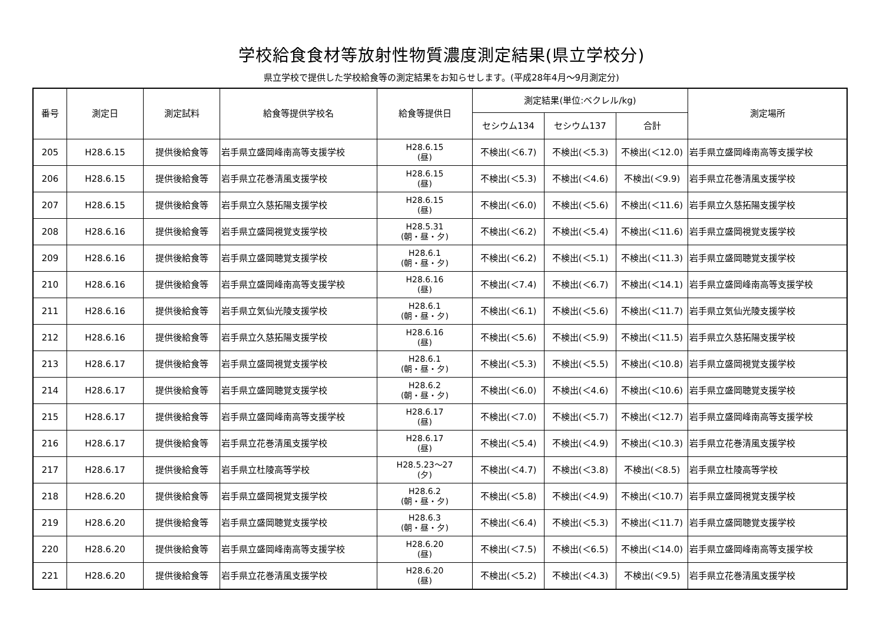学校給食食材等放射性物質濃度測定結果(県立学校分)
県立学校で提供した学校給食等の測定結果をお知らせします。(平成28年4月～9月測定分)
| 番号 | 測定日 | 測定試料 | 給食等提供学校名 | 給食等提供日 | 測定結果(単位:ベクレル/kg) | | | 測定場所 |
| --- | --- | --- | --- | --- | --- | --- | --- | --- |
| | | | | | セシウム134 | セシウム137 | 合計 | |
| 205 | H28.6.15 | 提供後給食等 | 岩手県立盛岡峰南高等支援学校 | H28.6.15 (昼) | 不検出(＜6.7) | 不検出(＜5.3) | 不検出(＜12.0) | 岩手県立盛岡峰南高等支援学校 |
| 206 | H28.6.15 | 提供後給食等 | 岩手県立花巻清風支援学校 | H28.6.15 (昼) | 不検出(＜5.3) | 不検出(＜4.6) | 不検出(＜9.9) | 岩手県立花巻清風支援学校 |
| 207 | H28.6.15 | 提供後給食等 | 岩手県立久慈拓陽支援学校 | H28.6.15 (昼) | 不検出(＜6.0) | 不検出(＜5.6) | 不検出(＜11.6) | 岩手県立久慈拓陽支援学校 |
| 208 | H28.6.16 | 提供後給食等 | 岩手県立盛岡視覚支援学校 | H28.5.31 (朝・昼・夕) | 不検出(＜6.2) | 不検出(＜5.4) | 不検出(＜11.6) | 岩手県立盛岡視覚支援学校 |
| 209 | H28.6.16 | 提供後給食等 | 岩手県立盛岡聴覚支援学校 | H28.6.1 (朝・昼・夕) | 不検出(＜6.2) | 不検出(＜5.1) | 不検出(＜11.3) | 岩手県立盛岡聴覚支援学校 |
| 210 | H28.6.16 | 提供後給食等 | 岩手県立盛岡峰南高等支援学校 | H28.6.16 (昼) | 不検出(＜7.4) | 不検出(＜6.7) | 不検出(＜14.1) | 岩手県立盛岡峰南高等支援学校 |
| 211 | H28.6.16 | 提供後給食等 | 岩手県立気仙光陵支援学校 | H28.6.1 (朝・昼・夕) | 不検出(＜6.1) | 不検出(＜5.6) | 不検出(＜11.7) | 岩手県立気仙光陵支援学校 |
| 212 | H28.6.16 | 提供後給食等 | 岩手県立久慈拓陽支援学校 | H28.6.16 (昼) | 不検出(＜5.6) | 不検出(＜5.9) | 不検出(＜11.5) | 岩手県立久慈拓陽支援学校 |
| 213 | H28.6.17 | 提供後給食等 | 岩手県立盛岡視覚支援学校 | H28.6.1 (朝・昼・夕) | 不検出(＜5.3) | 不検出(＜5.5) | 不検出(＜10.8) | 岩手県立盛岡視覚支援学校 |
| 214 | H28.6.17 | 提供後給食等 | 岩手県立盛岡聴覚支援学校 | H28.6.2 (朝・昼・夕) | 不検出(＜6.0) | 不検出(＜4.6) | 不検出(＜10.6) | 岩手県立盛岡聴覚支援学校 |
| 215 | H28.6.17 | 提供後給食等 | 岩手県立盛岡峰南高等支援学校 | H28.6.17 (昼) | 不検出(＜7.0) | 不検出(＜5.7) | 不検出(＜12.7) | 岩手県立盛岡峰南高等支援学校 |
| 216 | H28.6.17 | 提供後給食等 | 岩手県立花巻清風支援学校 | H28.6.17 (昼) | 不検出(＜5.4) | 不検出(＜4.9) | 不検出(＜10.3) | 岩手県立花巻清風支援学校 |
| 217 | H28.6.17 | 提供後給食等 | 岩手県立杜陵高等学校 | H28.5.23～27 (夕) | 不検出(＜4.7) | 不検出(＜3.8) | 不検出(＜8.5) | 岩手県立杜陵高等学校 |
| 218 | H28.6.20 | 提供後給食等 | 岩手県立盛岡視覚支援学校 | H28.6.2 (朝・昼・夕) | 不検出(＜5.8) | 不検出(＜4.9) | 不検出(＜10.7) | 岩手県立盛岡視覚支援学校 |
| 219 | H28.6.20 | 提供後給食等 | 岩手県立盛岡聴覚支援学校 | H28.6.3 (朝・昼・夕) | 不検出(＜6.4) | 不検出(＜5.3) | 不検出(＜11.7) | 岩手県立盛岡聴覚支援学校 |
| 220 | H28.6.20 | 提供後給食等 | 岩手県立盛岡峰南高等支援学校 | H28.6.20 (昼) | 不検出(＜7.5) | 不検出(＜6.5) | 不検出(＜14.0) | 岩手県立盛岡峰南高等支援学校 |
| 221 | H28.6.20 | 提供後給食等 | 岩手県立花巻清風支援学校 | H28.6.20 (昼) | 不検出(＜5.2) | 不検出(＜4.3) | 不検出(＜9.5) | 岩手県立花巻清風支援学校 |